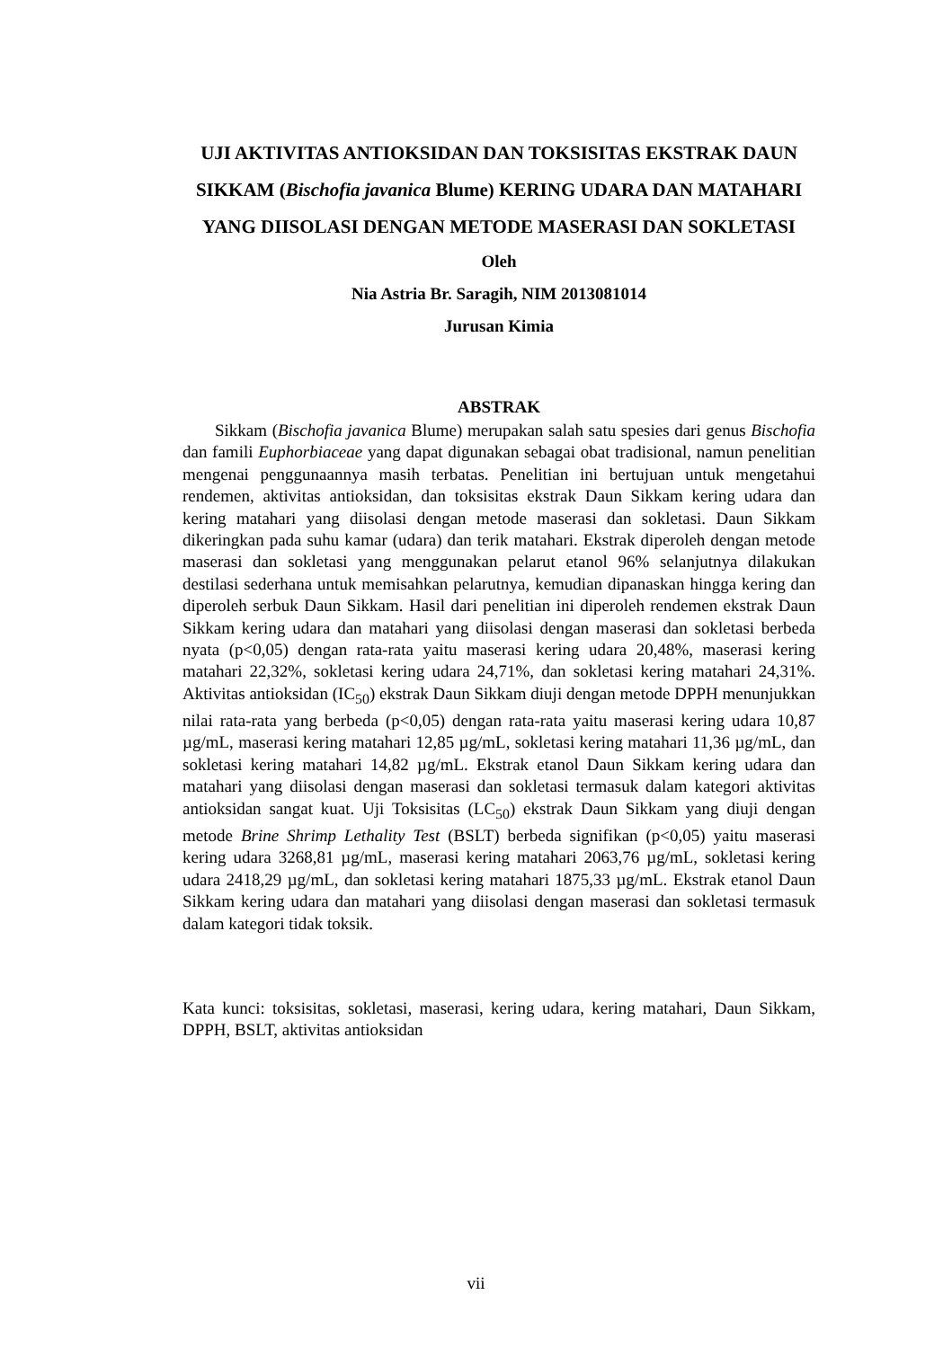UJI AKTIVITAS ANTIOKSIDAN DAN TOKSISITAS EKSTRAK DAUN SIKKAM (Bischofia javanica Blume) KERING UDARA DAN MATAHARI YANG DIISOLASI DENGAN METODE MASERASI DAN SOKLETASI
Oleh
Nia Astria Br. Saragih, NIM 2013081014
Jurusan Kimia
ABSTRAK
Sikkam (Bischofia javanica Blume) merupakan salah satu spesies dari genus Bischofia dan famili Euphorbiaceae yang dapat digunakan sebagai obat tradisional, namun penelitian mengenai penggunaannya masih terbatas. Penelitian ini bertujuan untuk mengetahui rendemen, aktivitas antioksidan, dan toksisitas ekstrak Daun Sikkam kering udara dan kering matahari yang diisolasi dengan metode maserasi dan sokletasi. Daun Sikkam dikeringkan pada suhu kamar (udara) dan terik matahari. Ekstrak diperoleh dengan metode maserasi dan sokletasi yang menggunakan pelarut etanol 96% selanjutnya dilakukan destilasi sederhana untuk memisahkan pelarutnya, kemudian dipanaskan hingga kering dan diperoleh serbuk Daun Sikkam. Hasil dari penelitian ini diperoleh rendemen ekstrak Daun Sikkam kering udara dan matahari yang diisolasi dengan maserasi dan sokletasi berbeda nyata (p<0,05) dengan rata-rata yaitu maserasi kering udara 20,48%, maserasi kering matahari 22,32%, sokletasi kering udara 24,71%, dan sokletasi kering matahari 24,31%. Aktivitas antioksidan (IC<sub>50</sub>) ekstrak Daun Sikkam diuji dengan metode DPPH menunjukkan nilai rata-rata yang berbeda (p<0,05) dengan rata-rata yaitu maserasi kering udara 10,87 µg/mL, maserasi kering matahari 12,85 µg/mL, sokletasi kering matahari 11,36 µg/mL, dan sokletasi kering matahari 14,82 µg/mL. Ekstrak etanol Daun Sikkam kering udara dan matahari yang diisolasi dengan maserasi dan sokletasi termasuk dalam kategori aktivitas antioksidan sangat kuat. Uji Toksisitas (LC<sub>50</sub>) ekstrak Daun Sikkam yang diuji dengan metode Brine Shrimp Lethality Test (BSLT) berbeda signifikan (p<0,05) yaitu maserasi kering udara 3268,81 µg/mL, maserasi kering matahari 2063,76 µg/mL, sokletasi kering udara 2418,29 µg/mL, dan sokletasi kering matahari 1875,33 µg/mL. Ekstrak etanol Daun Sikkam kering udara dan matahari yang diisolasi dengan maserasi dan sokletasi termasuk dalam kategori tidak toksik.
Kata kunci: toksisitas, sokletasi, maserasi, kering udara, kering matahari, Daun Sikkam, DPPH, BSLT, aktivitas antioksidan
vii